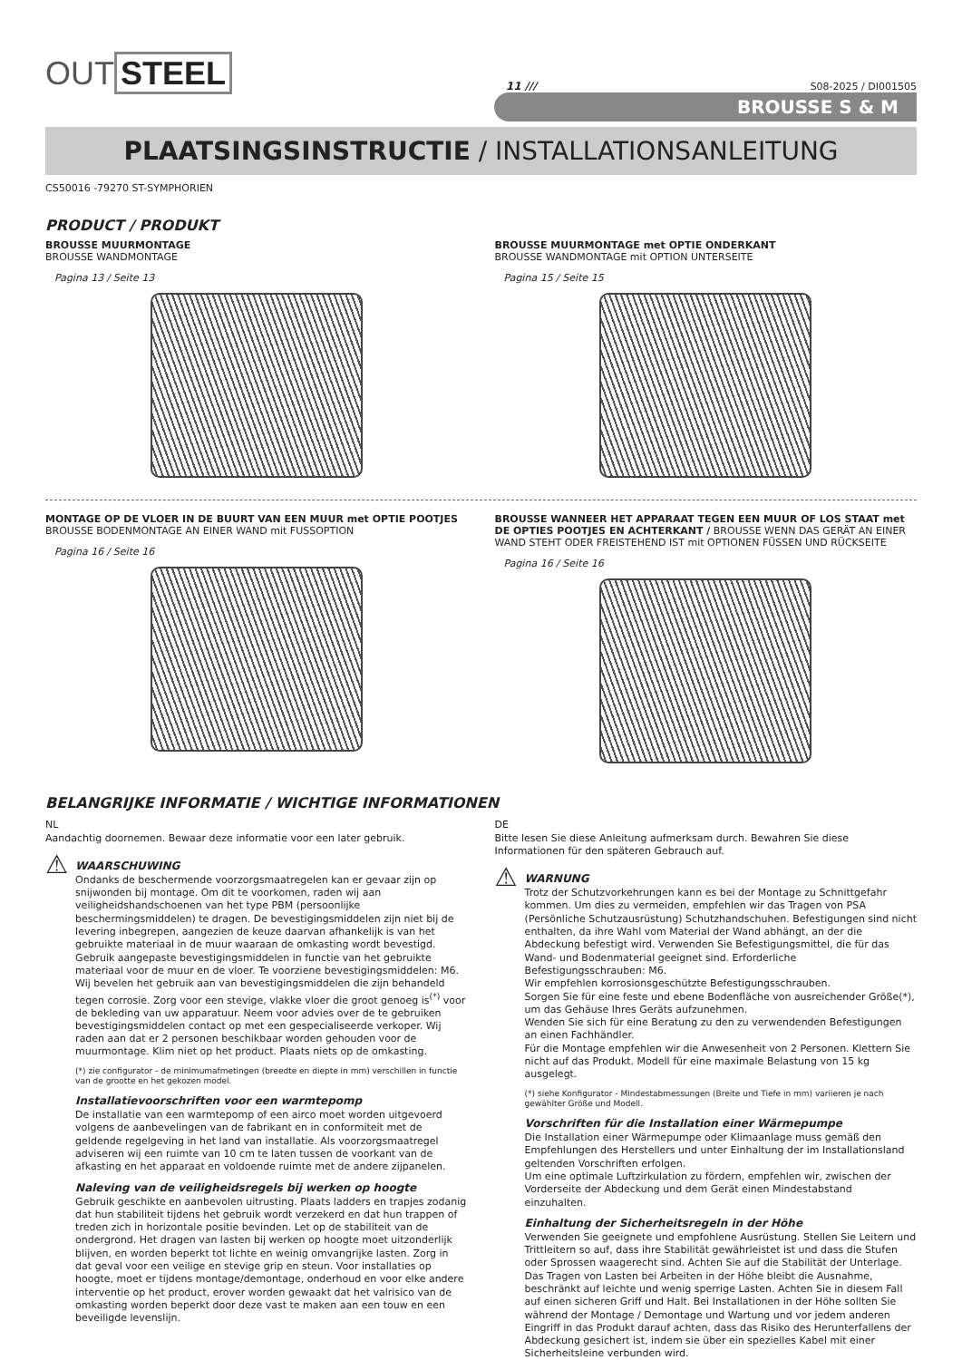OUT STEEL
11 ///
S08-2025 / DI001505
BROUSSE S & M
PLAATSINGSINSTRUCTIE / INSTALLATIONSANLEITUNG
CS50016 -79270 ST-SYMPHORIEN
PRODUCT / PRODUKT
BROUSSE MUURMONTAGE
BROUSSE WANDMONTAGE
Pagina 13 / Seite 13
BROUSSE MUURMONTAGE met OPTIE ONDERKANT
BROUSSE WANDMONTAGE mit OPTION UNTERSEITE
Pagina 15 / Seite 15
MONTAGE OP DE VLOER IN DE BUURT VAN EEN MUUR met OPTIE POOTJES
BROUSSE BODENMONTAGE AN EINER WAND mit FUSSOPTION
Pagina 16 / Seite 16
BROUSSE WANNEER HET APPARAAT TEGEN EEN MUUR OF LOS STAAT met DE OPTIES POOTJES EN ACHTERKANT / BROUSSE WENN DAS GERÄT AN EINER WAND STEHT ODER FREISTEHEND IST mit OPTIONEN FÜSSEN UND RÜCKSEITE
Pagina 16 / Seite 16
BELANGRIJKE INFORMATIE / WICHTIGE INFORMATIONEN
NL
Aandachtig doornemen. Bewaar deze informatie voor een later gebruik.
⚠
WAARSCHUWING
Ondanks de beschermende voorzorgsmaatregelen kan er gevaar zijn op snijwonden bij montage. Om dit te voorkomen, raden wij aan veiligheidshandschoenen van het type PBM (persoonlijke beschermingsmiddelen) te dragen. De bevestigingsmiddelen zijn niet bij de levering inbegrepen, aangezien de keuze daarvan afhankelijk is van het gebruikte materiaal in de muur waaraan de omkasting wordt bevestigd. Gebruik aangepaste bevestigingsmiddelen in functie van het gebruikte materiaal voor de muur en de vloer. Te voorziene bevestigingsmiddelen: M6. Wij bevelen het gebruik aan van bevestigingsmiddelen die zijn behandeld tegen corrosie. Zorg voor een stevige, vlakke vloer die groot genoeg is<sup>(*)</sup> voor de bekleding van uw apparatuur. Neem voor advies over de te gebruiken bevestigingsmiddelen contact op met een gespecialiseerde verkoper. Wij raden aan dat er 2 personen beschikbaar worden gehouden voor de muurmontage. Klim niet op het product. Plaats niets op de omkasting.
(*) zie configurator - de minimumafmetingen (breedte en diepte in mm) verschillen in functie van de grootte en het gekozen model.
Installatievoorschriften voor een warmtepomp
De installatie van een warmtepomp of een airco moet worden uitgevoerd volgens de aanbevelingen van de fabrikant en in conformiteit met de geldende regelgeving in het land van installatie. Als voorzorgsmaatregel adviseren wij een ruimte van 10 cm te laten tussen de voorkant van de afkasting en het apparaat en voldoende ruimte met de andere zijpanelen.
Naleving van de veiligheidsregels bij werken op hoogte
Gebruik geschikte en aanbevolen uitrusting. Plaats ladders en trapjes zodanig dat hun stabiliteit tijdens het gebruik wordt verzekerd en dat hun trappen of treden zich in horizontale positie bevinden. Let op de stabiliteit van de ondergrond. Het dragen van lasten bij werken op hoogte moet uitzonderlijk blijven, en worden beperkt tot lichte en weinig omvangrijke lasten. Zorg in dat geval voor een veilige en stevige grip en steun. Voor installaties op hoogte, moet er tijdens montage/demontage, onderhoud en voor elke andere interventie op het product, erover worden gewaakt dat het valrisico van de omkasting worden beperkt door deze vast te maken aan een touw en een beveiligde levenslijn.
DE
Bitte lesen Sie diese Anleitung aufmerksam durch. Bewahren Sie diese Informationen für den späteren Gebrauch auf.
⚠
WARNUNG
Trotz der Schutzvorkehrungen kann es bei der Montage zu Schnittgefahr kommen. Um dies zu vermeiden, empfehlen wir das Tragen von PSA (Persönliche Schutzausrüstung) Schutzhandschuhen. Befestigungen sind nicht enthalten, da ihre Wahl vom Material der Wand abhängt, an der die Abdeckung befestigt wird. Verwenden Sie Befestigungsmittel, die für das Wand- und Bodenmaterial geeignet sind. Erforderliche Befestigungsschrauben: M6.
Wir empfehlen korrosionsgeschützte Befestigungsschrauben.
Sorgen Sie für eine feste und ebene Bodenfläche von ausreichender Größe(*), um das Gehäuse Ihres Geräts aufzunehmen.
Wenden Sie sich für eine Beratung zu den zu verwendenden Befestigungen an einen Fachhändler.
Für die Montage empfehlen wir die Anwesenheit von 2 Personen. Klettern Sie nicht auf das Produkt. Modell für eine maximale Belastung von 15 kg ausgelegt.
(*) siehe Konfigurator - Mindestabmessungen (Breite und Tiefe in mm) variieren je nach gewählter Größe und Modell.
Vorschriften für die Installation einer Wärmepumpe
Die Installation einer Wärmepumpe oder Klimaanlage muss gemäß den Empfehlungen des Herstellers und unter Einhaltung der im Installationsland geltenden Vorschriften erfolgen.
Um eine optimale Luftzirkulation zu fördern, empfehlen wir, zwischen der Vorderseite der Abdeckung und dem Gerät einen Mindestabstand einzuhalten.
Einhaltung der Sicherheitsregeln in der Höhe
Verwenden Sie geeignete und empfohlene Ausrüstung. Stellen Sie Leitern und Trittleitern so auf, dass ihre Stabilität gewährleistet ist und dass die Stufen oder Sprossen waagerecht sind. Achten Sie auf die Stabilität der Unterlage. Das Tragen von Lasten bei Arbeiten in der Höhe bleibt die Ausnahme, beschränkt auf leichte und wenig sperrige Lasten. Achten Sie in diesem Fall auf einen sicheren Griff und Halt. Bei Installationen in der Höhe sollten Sie während der Montage / Demontage und Wartung und vor jedem anderen Eingriff in das Produkt darauf achten, dass das Risiko des Herunterfallens der Abdeckung gesichert ist, indem sie über ein spezielles Kabel mit einer Sicherheitsleine verbunden wird.